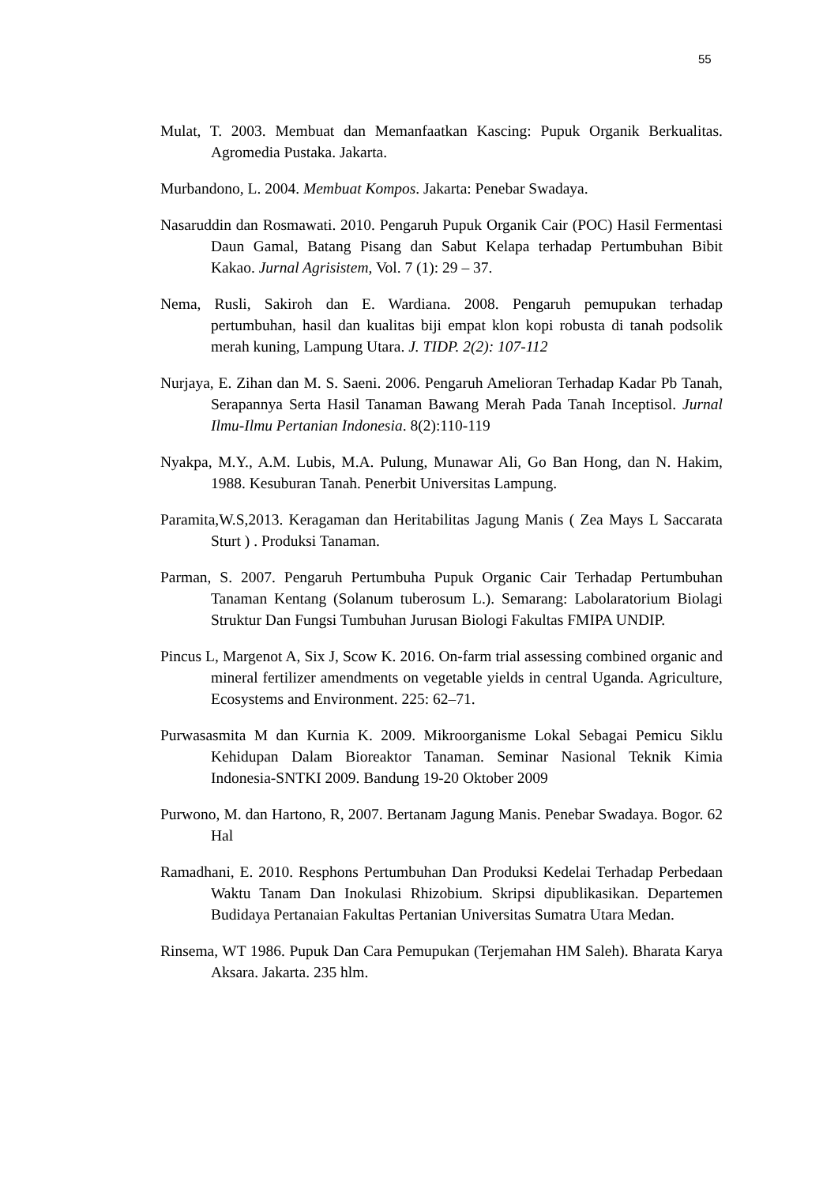55
Mulat, T. 2003. Membuat dan Memanfaatkan Kascing: Pupuk Organik Berkualitas. Agromedia Pustaka. Jakarta.
Murbandono, L. 2004. Membuat Kompos. Jakarta: Penebar Swadaya.
Nasaruddin dan Rosmawati. 2010. Pengaruh Pupuk Organik Cair (POC) Hasil Fermentasi Daun Gamal, Batang Pisang dan Sabut Kelapa terhadap Pertumbuhan Bibit Kakao. Jurnal Agrisistem, Vol. 7 (1): 29 – 37.
Nema, Rusli, Sakiroh dan E. Wardiana. 2008. Pengaruh pemupukan terhadap pertumbuhan, hasil dan kualitas biji empat klon kopi robusta di tanah podsolik merah kuning, Lampung Utara. J. TIDP. 2(2): 107-112
Nurjaya, E. Zihan dan M. S. Saeni. 2006. Pengaruh Amelioran Terhadap Kadar Pb Tanah, Serapannya Serta Hasil Tanaman Bawang Merah Pada Tanah Inceptisol. Jurnal Ilmu-Ilmu Pertanian Indonesia. 8(2):110-119
Nyakpa, M.Y., A.M. Lubis, M.A. Pulung, Munawar Ali, Go Ban Hong, dan N. Hakim, 1988. Kesuburan Tanah. Penerbit Universitas Lampung.
Paramita,W.S,2013. Keragaman dan Heritabilitas Jagung Manis ( Zea Mays L Saccarata Sturt ) . Produksi Tanaman.
Parman, S. 2007. Pengaruh Pertumbuha Pupuk Organic Cair Terhadap Pertumbuhan Tanaman Kentang (Solanum tuberosum L.). Semarang: Labolaratorium Biolagi Struktur Dan Fungsi Tumbuhan Jurusan Biologi Fakultas FMIPA UNDIP.
Pincus L, Margenot A, Six J, Scow K. 2016. On-farm trial assessing combined organic and mineral fertilizer amendments on vegetable yields in central Uganda. Agriculture, Ecosystems and Environment. 225: 62–71.
Purwasasmita M dan Kurnia K. 2009. Mikroorganisme Lokal Sebagai Pemicu Siklu Kehidupan Dalam Bioreaktor Tanaman. Seminar Nasional Teknik Kimia Indonesia-SNTKI 2009. Bandung 19-20 Oktober 2009
Purwono, M. dan Hartono, R, 2007. Bertanam Jagung Manis. Penebar Swadaya. Bogor. 62 Hal
Ramadhani, E. 2010. Resphons Pertumbuhan Dan Produksi Kedelai Terhadap Perbedaan Waktu Tanam Dan Inokulasi Rhizobium. Skripsi dipublikasikan. Departemen Budidaya Pertanaian Fakultas Pertanian Universitas Sumatra Utara Medan.
Rinsema, WT 1986. Pupuk Dan Cara Pemupukan (Terjemahan HM Saleh). Bharata Karya Aksara. Jakarta. 235 hlm.